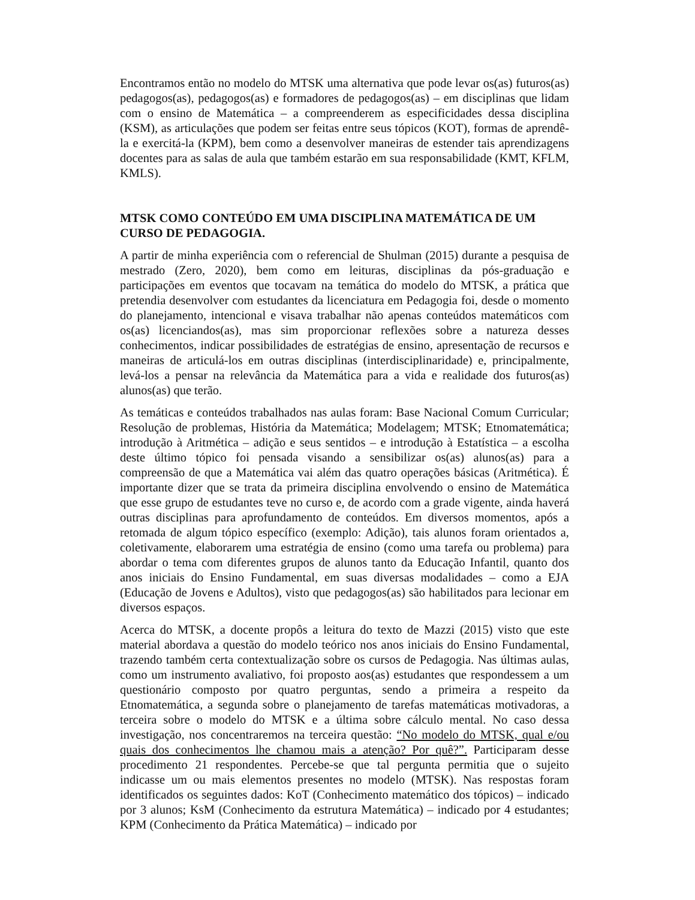Encontramos então no modelo do MTSK uma alternativa que pode levar os(as) futuros(as) pedagogos(as), pedagogos(as) e formadores de pedagogos(as) – em disciplinas que lidam com o ensino de Matemática – a compreenderem as especificidades dessa disciplina (KSM), as articulações que podem ser feitas entre seus tópicos (KOT), formas de aprendê-la e exercitá-la (KPM), bem como a desenvolver maneiras de estender tais aprendizagens docentes para as salas de aula que também estarão em sua responsabilidade (KMT, KFLM, KMLS).
MTSK COMO CONTEÚDO EM UMA DISCIPLINA MATEMÁTICA DE UM CURSO DE PEDAGOGIA.
A partir de minha experiência com o referencial de Shulman (2015) durante a pesquisa de mestrado (Zero, 2020), bem como em leituras, disciplinas da pós-graduação e participações em eventos que tocavam na temática do modelo do MTSK, a prática que pretendia desenvolver com estudantes da licenciatura em Pedagogia foi, desde o momento do planejamento, intencional e visava trabalhar não apenas conteúdos matemáticos com os(as) licenciandos(as), mas sim proporcionar reflexões sobre a natureza desses conhecimentos, indicar possibilidades de estratégias de ensino, apresentação de recursos e maneiras de articulá-los em outras disciplinas (interdisciplinaridade) e, principalmente, levá-los a pensar na relevância da Matemática para a vida e realidade dos futuros(as) alunos(as) que terão.
As temáticas e conteúdos trabalhados nas aulas foram: Base Nacional Comum Curricular; Resolução de problemas, História da Matemática; Modelagem; MTSK; Etnomatemática; introdução à Aritmética – adição e seus sentidos – e introdução à Estatística – a escolha deste último tópico foi pensada visando a sensibilizar os(as) alunos(as) para a compreensão de que a Matemática vai além das quatro operações básicas (Aritmética). É importante dizer que se trata da primeira disciplina envolvendo o ensino de Matemática que esse grupo de estudantes teve no curso e, de acordo com a grade vigente, ainda haverá outras disciplinas para aprofundamento de conteúdos. Em diversos momentos, após a retomada de algum tópico específico (exemplo: Adição), tais alunos foram orientados a, coletivamente, elaborarem uma estratégia de ensino (como uma tarefa ou problema) para abordar o tema com diferentes grupos de alunos tanto da Educação Infantil, quanto dos anos iniciais do Ensino Fundamental, em suas diversas modalidades – como a EJA (Educação de Jovens e Adultos), visto que pedagogos(as) são habilitados para lecionar em diversos espaços.
Acerca do MTSK, a docente propôs a leitura do texto de Mazzi (2015) visto que este material abordava a questão do modelo teórico nos anos iniciais do Ensino Fundamental, trazendo também certa contextualização sobre os cursos de Pedagogia. Nas últimas aulas, como um instrumento avaliativo, foi proposto aos(as) estudantes que respondessem a um questionário composto por quatro perguntas, sendo a primeira a respeito da Etnomatemática, a segunda sobre o planejamento de tarefas matemáticas motivadoras, a terceira sobre o modelo do MTSK e a última sobre cálculo mental. No caso dessa investigação, nos concentraremos na terceira questão: “No modelo do MTSK, qual e/ou quais dos conhecimentos lhe chamou mais a atenção? Por quê?”. Participaram desse procedimento 21 respondentes. Percebe-se que tal pergunta permitia que o sujeito indicasse um ou mais elementos presentes no modelo (MTSK). Nas respostas foram identificados os seguintes dados: KoT (Conhecimento matemático dos tópicos) – indicado por 3 alunos; KsM (Conhecimento da estrutura Matemática) – indicado por 4 estudantes; KPM (Conhecimento da Prática Matemática) – indicado por